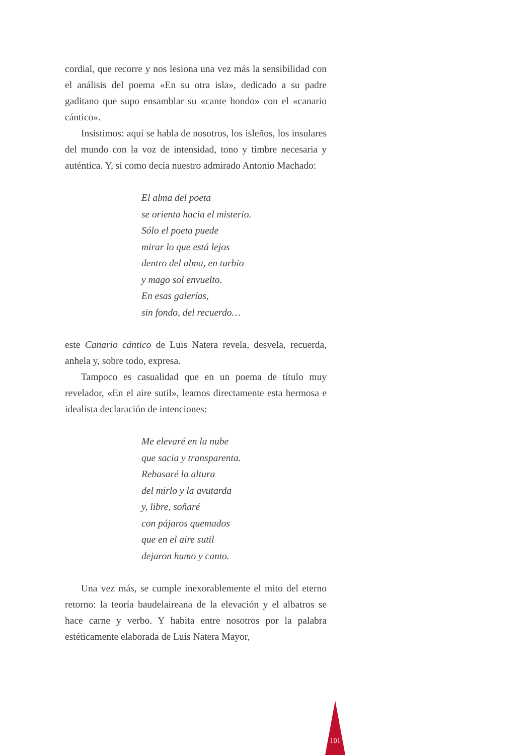cordial, que recorre y nos lesiona una vez más la sensibilidad con el análisis del poema «En su otra isla», dedicado a su padre gaditano que supo ensamblar su «cante hondo» con el «canario cántico».
Insistimos: aquí se habla de nosotros, los isleños, los insulares del mundo con la voz de intensidad, tono y timbre necesaria y auténtica. Y, si como decía nuestro admirado Antonio Machado:
El alma del poeta
se orienta hacia el misterio.
Sólo el poeta puede
mirar lo que está lejos
dentro del alma, en turbio
y mago sol envuelto.
En esas galerías,
sin fondo, del recuerdo…
este Canario cántico de Luis Natera revela, desvela, recuerda, anhela y, sobre todo, expresa.
Tampoco es casualidad que en un poema de título muy revelador, «En el aire sutil», leamos directamente esta hermosa e idealista declaración de intenciones:
Me elevaré en la nube
que sacia y transparenta.
Rebasaré la altura
del mirlo y la avutarda
y, libre, soñaré
con pájaros quemados
que en el aire sutil
dejaron humo y canto.
Una vez más, se cumple inexorablemente el mito del eterno retorno: la teoría baudelaireana de la elevación y el albatros se hace carne y verbo. Y habita entre nosotros por la palabra estéticamente elaborada de Luis Natera Mayor,
101